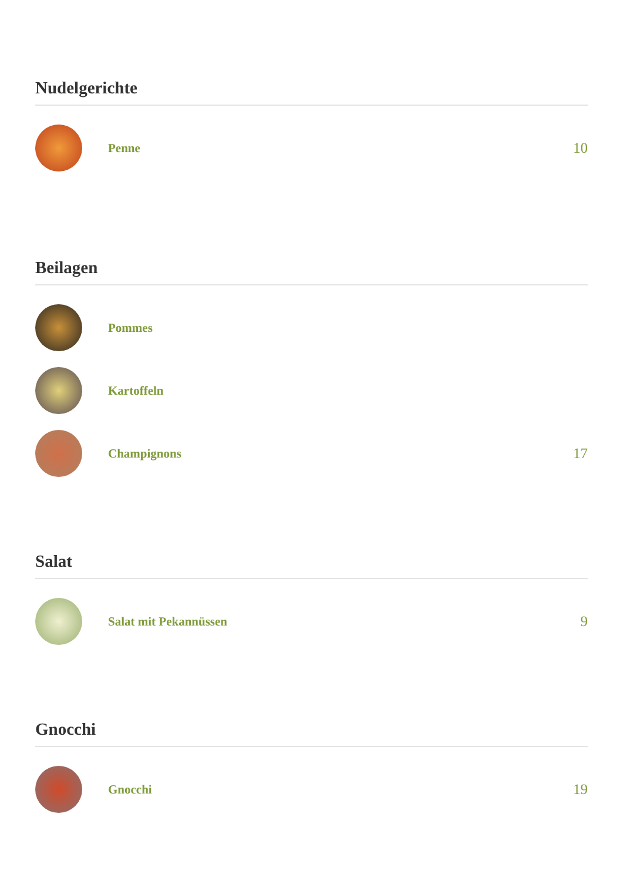Nudelgerichte
Penne
10
Beilagen
Pommes
Kartoffeln
Champignons
17
Salat
Salat mit Pekannüssen
9
Gnocchi
Gnocchi
19